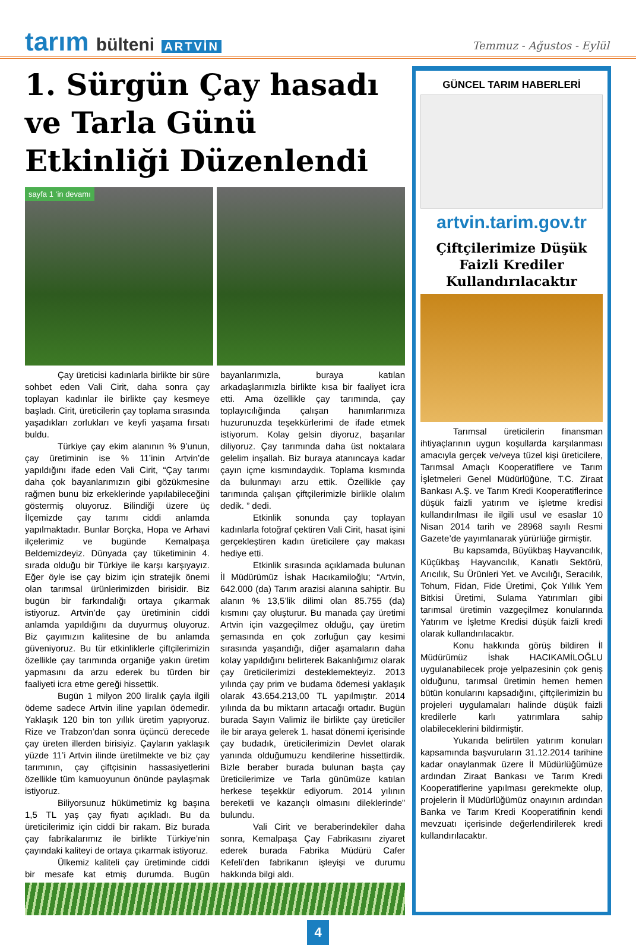tarım bülteni ARTVİN
Temmuz - Ağustos - Eylül
1. Sürgün Çay hasadı ve Tarla Günü Etkinliği Düzenlendi
sayfa 1 ‘in devamı
Çay üreticisi kadınlarla birlikte bir süre sohbet eden Vali Cirit, daha sonra çay toplayan kadınlar ile birlikte çay kesmeye başladı. Cirit, üreticilerin çay toplama sırasında yaşadıkları zorlukları ve keyfi yaşama fırsatı buldu.
Türkiye çay ekim alanının % 9’unun, çay üretiminin ise % 11’inin Artvin’de yapıldığını ifade eden Vali Cirit, “Çay tarımı daha çok bayanlarımızın gibi gözükmesine rağmen bunu biz erkeklerinde yapılabileceğini göstermiş oluyoruz. Bilindiği üzere üç İlçemizde çay tarımı ciddi anlamda yapılmaktadır. Bunlar Borçka, Hopa ve Arhavi ilçelerimiz ve bugünde Kemalpaşa Beldemizdeyiz. Dünyada çay tüketiminin 4. sırada olduğu bir Türkiye ile karşı karşıyayız. Eğer öyle ise çay bizim için stratejik önemi olan tarımsal ürünlerimizden birisidir. Biz bugün bir farkındalığı ortaya çıkarmak istiyoruz. Artvin’de çay üretiminin ciddi anlamda yapıldığını da duyurmuş oluyoruz. Biz çayımızın kalitesine de bu anlamda güveniyoruz. Bu tür etkinliklerle çiftçilerimizin özellikle çay tarımında organiğe yakın üretim yapmasını da arzu ederek bu türden bir faaliyeti icra etme gereği hissettik.
Bugün 1 milyon 200 liralık çayla ilgili ödeme sadece Artvin iline yapılan ödemedir. Yaklaşık 120 bin ton yıllık üretim yapıyoruz. Rize ve Trabzon’dan sonra üçüncü derecede çay üreten illerden birisiyiz. Çayların yaklaşık yüzde 11’i Artvin ilinde üretilmekte ve biz çay tarımının, çay çiftçisinin hassasiyetlerini özellikle tüm kamuoyunun önünde paylaşmak istiyoruz.
Biliyorsunuz hükümetimiz kg başına 1,5 TL yaş çay fiyatı açıkladı. Bu da üreticilerimiz için ciddi bir rakam. Biz burada çay fabrikalarımız ile birlikte Türkiye’nin çayındaki kaliteyi de ortaya çıkarmak istiyoruz.
Ülkemiz kaliteli çay üretiminde ciddi bir mesafe kat etmiş durumda. Bugün bayanlarımızla, buraya katılan arkadaşlarımızla birlikte kısa bir faaliyet icra etti. Ama özellikle çay tarımında, çay toplayıcılığında çalışan hanımlarımıza huzurunuzda teşekkürlerimi de ifade etmek istiyorum. Kolay gelsin diyoruz, başarılar diliyoruz. Çay tarımında daha üst noktalara gelelim inşallah. Biz buraya atanıncaya kadar çayın içme kısmındaydık. Toplama kısmında da bulunmayı arzu ettik. Özellikle çay tarımında çalışan çiftçilerimizle birlikle olalım dedik. ” dedi.
Etkinlik sonunda çay toplayan kadınlarla fotoğraf çektiren Vali Cirit, hasat işini gerçekleştiren kadın üreticilere çay makası hediye etti.
Etkinlik sırasında açıklamada bulunan İl Müdürümüz İshak Hacıkamiloğlu; “Artvin, 642.000 (da) Tarım arazisi alanına sahiptir. Bu alanın % 13,5’lik dilimi olan 85.755 (da) kısmını çay oluşturur. Bu manada çay üretimi Artvin için vazgeçilmez olduğu, çay üretim şemasında en çok zorluğun çay kesimi sırasında yaşandığı, diğer aşamaların daha kolay yapıldığını belirterek Bakanlığımız olarak çay üreticilerimizi desteklemekteyiz. 2013 yılında çay prim ve budama ödemesi yaklaşık olarak 43.654.213,00 TL yapılmıştır. 2014 yılında da bu miktarın artacağı ortadır. Bugün burada Sayın Valimiz ile birlikte çay üreticiler ile bir araya gelerek 1. hasat dönemi içerisinde çay budadık, üreticilerimizin Devlet olarak yanında olduğumuzu kendilerine hissettirdik. Bizle beraber burada bulunan başta çay üreticilerimize ve Tarla günümüze katılan herkese teşekkür ediyorum. 2014 yılının bereketli ve kazançlı olmasını dileklerinde” bulundu.
Vali Cirit ve beraberindekiler daha sonra, Kemalpaşa Çay Fabrikasını ziyaret ederek burada Fabrika Müdürü Cafer Kefeli’den fabrikanın işleyişi ve durumu hakkında bilgi aldı.
GÜNCEL TARIM HABERLERİ
artvin.tarim.gov.tr
Çiftçilerimize Düşük Faizli Krediler Kullandırılacaktır
Tarımsal üreticilerin finansman ihtiyaçlarının uygun koşullarda karşılanması amacıyla gerçek ve/veya tüzel kişi üreticilere, Tarımsal Amaçlı Kooperatiflere ve Tarım İşletmeleri Genel Müdürlüğüne, T.C. Ziraat Bankası A.Ş. ve Tarım Kredi Kooperatiflerince düşük faizli yatırım ve işletme kredisi kullandırılması ile ilgili usul ve esaslar 10 Nisan 2014 tarih ve 28968 sayılı Resmi Gazete’de yayımlanarak yürürlüğe girmiştir.
Bu kapsamda, Büyükbaş Hayvancılık, Küçükbaş Hayvancılık, Kanatlı Sektörü, Arıcılık, Su Ürünleri Yet. ve Avcılığı, Seracılık, Tohum, Fidan, Fide Üretimi, Çok Yıllık Yem Bitkisi Üretimi, Sulama Yatırımları gibi tarımsal üretimin vazgeçilmez konularında Yatırım ve İşletme Kredisi düşük faizli kredi olarak kullandırılacaktır.
Konu hakkında görüş bildiren İl Müdürümüz İshak HACIKAMİLOĞLU uygulanabilecek proje yelpazesinin çok geniş olduğunu, tarımsal üretimin hemen hemen bütün konularını kapsadığını, çiftçilerimizin bu projeleri uygulamaları halinde düşük faizli kredilerle karlı yatırımlara sahip olabileceklerini bildirmiştir.
Yukarıda belirtilen yatırım konuları kapsamında başvuruların 31.12.2014 tarihine kadar onaylanmak üzere İl Müdürlüğümüze ardından Ziraat Bankası ve Tarım Kredi Kooperatiflerine yapılması gerekmekte olup, projelerin İl Müdürlüğümüz onayının ardından Banka ve Tarım Kredi Kooperatifinin kendi mevzuatı içerisinde değerlendirilerek kredi kullandırılacaktır.
4